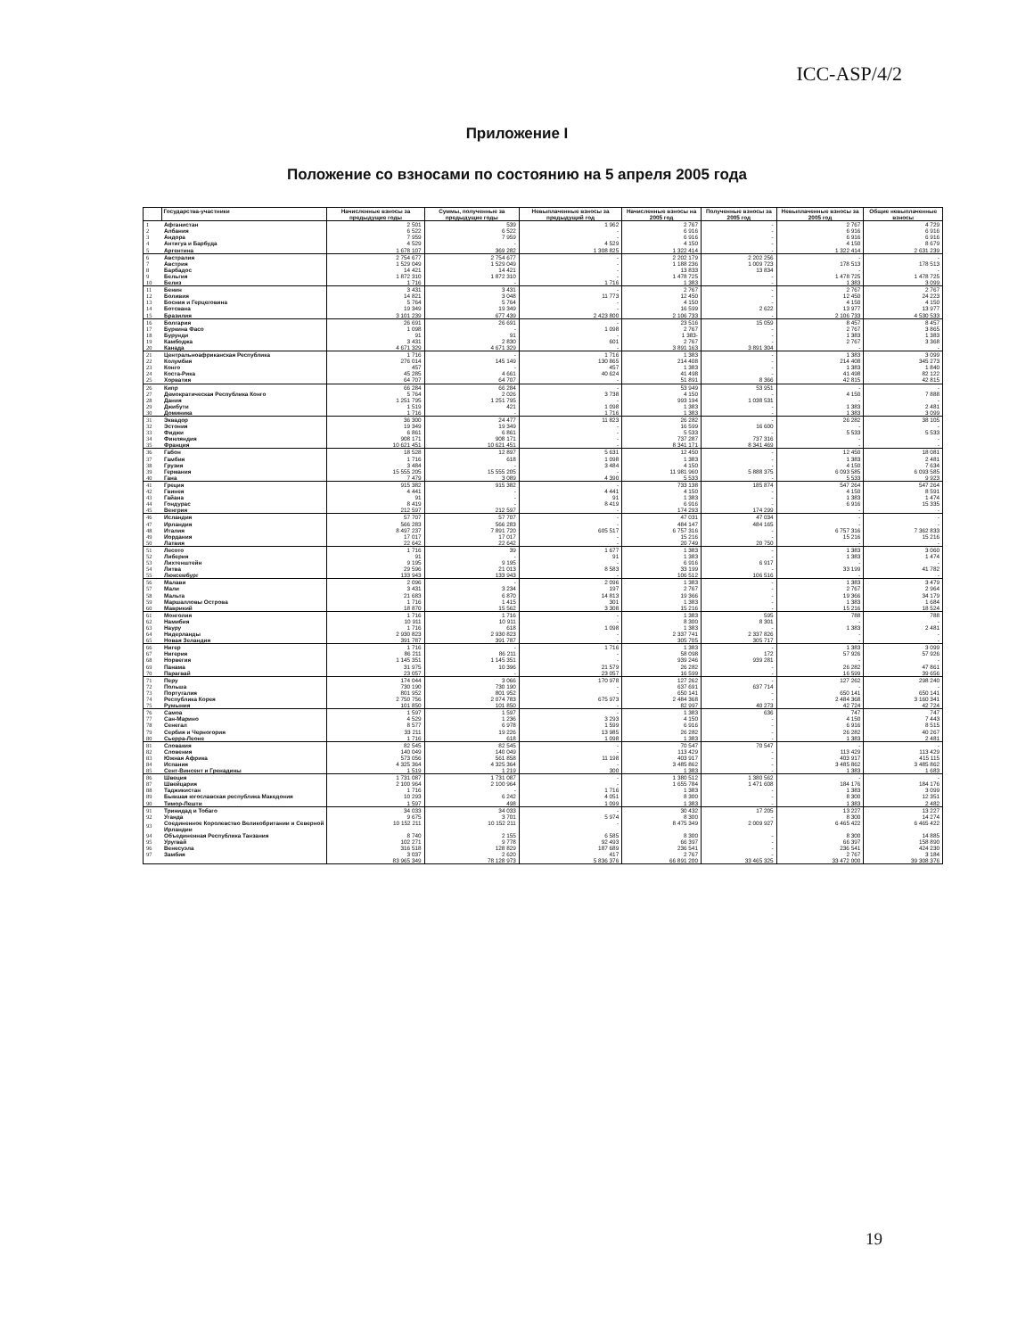ICC-ASP/4/2
Приложение I
Положение со взносами по состоянию на 5 апреля 2005 года
| | Государства-участники | Начисленные взносы за предыдущие годы | Суммы, полученные за предыдущие годы | Невыплаченные взносы за предыдущий год | Начисленные взносы на 2005 год | Полученные взносы за 2005 год | Невыплаченные взносы за 2005 год | Общие невыплаченные взносы |
| --- | --- | --- | --- | --- | --- | --- | --- | --- |
| 1 | Афганистан | 2 501 | 539 | 1 962 | 2 767 | - | 2 767 | 4 729 |
| 2 | Албания | 6 522 | 6 522 | - | 6 916 | - | 6 916 | 6 916 |
| 3 | Андора | 7 959 | 7 959 | - | 6 916 | - | 6 916 | 6 916 |
| 4 | Антигуа и Барбуда | 4 529 | - | 4 529 | 4 150 | - | 4 150 | 8 679 |
| 5 | Аргентина | 1 678 107 | 369 282 | 1 308 825 | 1 322 414 | - | 1 322 414 | 2 631 239 |
| 6 | Австралия | 2 754 677 | 2 754 677 | - | 2 202 179 | 2 202 256 | - | - |
| 7 | Австрия | 1 529 049 | 1 529 049 | - | 1 188 236 | 1 009 723 | 178 513 | 178 513 |
| 8 | Барбадос | 14 421 | 14 421 | - | 13 833 | 13 834 | - | - |
| 9 | Бельгия | 1 872 310 | 1 872 310 | - | 1 478 725 | - | 1 478 725 | 1 478 725 |
| 10 | Белиз | 1 716 | - | 1 716 | 1 383 | - | 1 383 | 3 099 |
| 11 | Бенин | 3 431 | 3 431 | - | 2 767 | - | 2 767 | 2 767 |
| 12 | Боливия | 14 821 | 3 048 | 11 773 | 12 450 | - | 12 450 | 24 223 |
| 13 | Босния и Герцеговина | 5 764 | 5 764 | - | 4 150 | - | 4 150 | 4 150 |
| 14 | Ботсвана | 19 349 | 19 349 | - | 16 599 | 2 622 | 13 977 | 13 977 |
| 15 | Бразилия | 3 101 239 | 677 439 | 2 423 800 | 2 106 733 | - | 2 106 733 | 4 530 533 |
| 16 | Болгария | 26 691 | 26 691 | - | 23 516 | 15 059 | 8 457 | 8 457 |
| 17 | Буркина Фасо | 1 098 | - | 1 098 | 2 767 | - | 2 767 | 3 865 |
| 18 | Бурунди | 91 | 91 | - | 1 383- | - | 1 383 | 1 383 |
| 19 | Камбоджа | 3 431 | 2 830 | 601 | 2 767 | - | 2 767 | 3 368 |
| 20 | Канада | 4 671 329 | 4 671 329 | - | 3 891 163 | 3 891 304 | - | - |
| 21 | Центральноафриканская Республика | 1 716 | - | 1 716 | 1 383 | - | 1 383 | 3 099 |
| 22 | Колумбия | 276 014 | 145 149 | 130 865 | 214 408 | - | 214 408 | 345 273 |
| 23 | Конго | 457 | - | 457 | 1 383 | - | 1 383 | 1 840 |
| 24 | Коста-Рика | 45 285 | 4 661 | 40 624 | 41 498 | - | 41 498 | 82 122 |
| 25 | Хорватия | 64 707 | 64 707 | - | 51 891 | 8 366 | 42 815 | 42 815 |
| 26 | Кипр | 66 284 | 66 284 | - | 53 949 | 53 951 | - | - |
| 27 | Демократическая Республика Конго | 5 764 | 2 026 | 3 738 | 4 150 | - | 4 150 | 7 888 |
| 28 | Дания | 1 251 795 | 1 251 795 | - | 993 194 | 1 038 531 | - | - |
| 29 | Джибути | 1 519 | 421 | 1 098 | 1 383 | - | 1 383 | 2 481 |
| 30 | Доминика | 1 716 | - | 1 716 | 1 383 | - | 1 383 | 3 099 |
| 31 | Эквадор | 36 300 | 24 477 | 11 823 | 26 282 | - | 26 282 | 38 105 |
| 32 | Эстония | 19 349 | 19 349 | - | 16 599 | 16 600 | - | - |
| 33 | Фиджи | 6 861 | 6 861 | - | 5 533 | - | 5 533 | 5 533 |
| 34 | Финляндия | 908 171 | 908 171 | - | 737 287 | 737 316 | - | - |
| 35 | Франция | 10 621 451 | 10 621 451 | - | 8 341 171 | 8 341 469 | - | - |
| 36 | Габон | 18 528 | 12 897 | 5 631 | 12 450 | - | 12 450 | 18 081 |
| 37 | Гамбия | 1 716 | 618 | 1 098 | 1 383 | - | 1 383 | 2 481 |
| 38 | Грузия | 3 484 | - | 3 484 | 4 150 | - | 4 150 | 7 634 |
| 39 | Германия | 15 555 205 | 15 555 205 | - | 11 981 960 | 5 888 375 | 6 093 585 | 6 093 585 |
| 40 | Гана | 7 479 | 3 089 | 4 390 | 5 533 | - | 5 533 | 9 923 |
| 41 | Греция | 915 382 | 915 382 | - | 733 138 | 185 874 | 547 264 | 547 264 |
| 42 | Гвинея | 4 441 | - | 4 441 | 4 150 | - | 4 150 | 8 591 |
| 43 | Гайана | 91 | - | 91 | 1 383 | - | 1 383 | 1 474 |
| 44 | Гондурас | 8 419 | - | 8 419 | 6 916 | - | 6 916 | 15 335 |
| 45 | Венгрия | 212 597 | 212 597 | - | 174 293 | 174 299 | - | - |
| 46 | Исландия | 57 707 | 57 707 | - | 47 031 | 47 034 | - | - |
| 47 | Ирландия | 566 283 | 566 283 | - | 484 147 | 484 165 | - | - |
| 48 | Италия | 8 497 237 | 7 891 720 | 605 517 | 6 757 316 | - | 6 757 316 | 7 362 833 |
| 49 | Иордания | 17 017 | 17 017 | - | 15 216 | - | 15 216 | 15 216 |
| 50 | Латвия | 22 642 | 22 642 | - | 20 749 | 20 750 | - | - |
| 51 | Лесото | 1 716 | 39 | 1 677 | 1 383 | - | 1 383 | 3 060 |
| 52 | Либерия | 91 | - | 91 | 1 383 | - | 1 383 | 1 474 |
| 53 | Лихтенштейн | 9 195 | 9 195 | - | 6 916 | 6 917 | - | - |
| 54 | Литва | 29 596 | 21 013 | 8 583 | 33 199 | - | 33 199 | 41 782 |
| 55 | Люксембург | 133 943 | 133 943 | - | 106 512 | 106 516 | - | - |
| 56 | Малави | 2 096 | - | 2 096 | 1 383 | - | 1 383 | 3 479 |
| 57 | Мали | 3 431 | 3 234 | 197 | 2 767 | - | 2 767 | 2 964 |
| 58 | Мальта | 21 683 | 6 870 | 14 813 | 19 366 | - | 19 366 | 34 179 |
| 59 | Маршалловы Острова | 1 716 | 1 415 | 301 | 1 383 | - | 1 383 | 1 684 |
| 60 | Маврикий | 18 870 | 15 562 | 3 308 | 15 216 | - | 15 216 | 18 524 |
| 61 | Монголия | 1 716 | 1 716 | - | 1 383 | 595 | 788 | 788 |
| 62 | Намибия | 10 911 | 10 911 | - | 8 300 | 8 301 | - | - |
| 63 | Науру | 1 716 | 618 | 1 098 | 1 383 | - | 1 383 | 2 481 |
| 64 | Нидерланды | 2 930 823 | 2 930 823 | - | 2 337 741 | 2 337 826 | - | - |
| 65 | Новая Зеландия | 391 787 | 391 787 | - | 305 705 | 305 717 | - | - |
| 66 | Нигер | 1 716 | - | 1 716 | 1 383 | - | 1 383 | 3 099 |
| 67 | Нигерия | 86 211 | 86 211 | - | 58 098 | 172 | 57 926 | 57 926 |
| 68 | Норвегия | 1 145 351 | 1 145 351 | - | 939 246 | 939 281 | - | - |
| 69 | Панама | 31 975 | 10 396 | 21 579 | 26 282 | - | 26 282 | 47 861 |
| 70 | Парагвай | 23 057 | - | 23 057 | 16 599 | - | 16 599 | 39 656 |
| 71 | Перу | 174 044 | 3 066 | 170 978 | 127 262 | - | 127 262 | 298 240 |
| 72 | Польша | 730 190 | 730 190 | - | 637 691 | 637 714 | - | - |
| 73 | Португалия | 801 952 | 801 952 | - | 650 141 | - | 650 141 | 650 141 |
| 74 | Республика Корея | 2 750 756 | 2 074 783 | 675 973 | 2 484 368 | - | 2 484 368 | 3 160 341 |
| 75 | Румыния | 101 850 | 101 850 | - | 82 997 | 40 273 | 42 724 | 42 724 |
| 76 | Самоа | 1 597 | 1 597 | - | 1 383 | 636 | 747 | 747 |
| 77 | Сан-Марино | 4 529 | 1 236 | 3 293 | 4 150 | - | 4 150 | 7 443 |
| 78 | Сенегал | 8 577 | 6 978 | 1 599 | 6 916 | - | 6 916 | 8 515 |
| 79 | Сербия и Черногория | 33 211 | 19 226 | 13 985 | 26 282 | - | 26 282 | 40 267 |
| 80 | Сьерра-Леоне | 1 716 | 618 | 1 098 | 1 383 | - | 1 383 | 2 481 |
| 81 | Словакия | 82 545 | 82 545 | - | 70 547 | 70 547 | - | - |
| 82 | Словения | 140 049 | 140 049 | - | 113 429 | - | 113 429 | 113 429 |
| 83 | Южная Африка | 573 056 | 561 858 | 11 198 | 403 917 | - | 403 917 | 415 115 |
| 84 | Испания | 4 325 364 | 4 325 364 | - | 3 485 862 | - | 3 485 862 | 3 485 862 |
| 85 | Сент-Винсент и Гренадины | 1 519 | 1 219 | 300 | 1 383 | - | 1 383 | 1 683 |
| 86 | Швеция | 1 731 087 | 1 731 087 | - | 1 380 512 | 1 380 562 | - | - |
| 87 | Швейцария | 2 100 964 | 2 100 964 | - | 1 655 784 | 1 471 608 | 184 176 | 184 176 |
| 88 | Таджикистан | 1 716 | - | 1 716 | 1 383 | - | 1 383 | 3 099 |
| 89 | Бывшая югославская республика Македония | 10 293 | 6 242 | 4 051 | 8 300 | - | 8 300 | 12 351 |
| 90 | Тимор-Лешти | 1 597 | 498 | 1 099 | 1 383 | - | 1 383 | 2 482 |
| 91 | Тринидад и Тобаго | 34 033 | 34 033 | - | 30 432 | 17 205 | 13 227 | 13 227 |
| 92 | Уганда | 9 675 | 3 701 | 5 974 | 8 300 | - | 8 300 | 14 274 |
| 93 | Соединенное Королевство Великобритании и Северной Ирландии | 10 152 211 | 10 152 211 | - | 8 475 349 | 2 009 927 | 6 465 422 | 6 465 422 |
| 94 | Объединенная Республика Танзания | 8 740 | 2 155 | 6 585 | 8 300 | - | 8 300 | 14 885 |
| 95 | Уругвай | 102 271 | 9 778 | 92 493 | 66 397 | - | 66 397 | 158 890 |
| 96 | Венесуэла | 316 518 | 128 829 | 187 689 | 236 541 | - | 236 541 | 424 230 |
| 97 | Замбия | 3 037 | 2 620 | 417 | 2 767 | - | 2 767 | 3 184 |
| | | 83 965 349 | 78 128 973 | 5 836 376 | 66 891 200 | 33 465 325 | 33 472 000 | 39 308 376 |
19